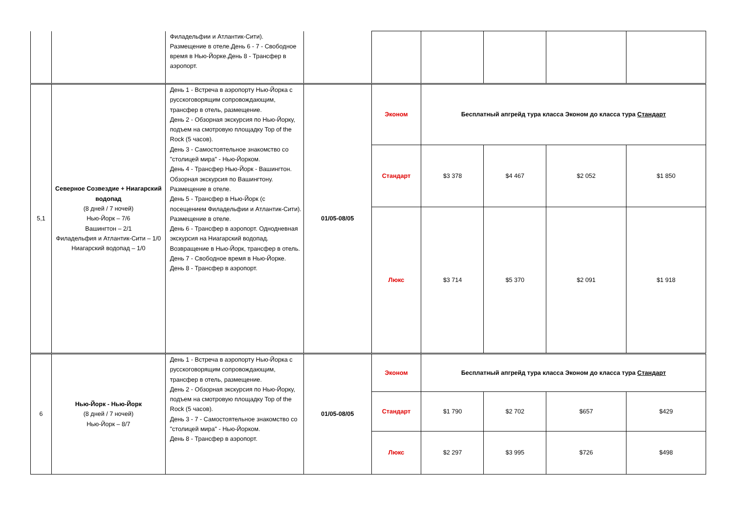| | | Филадельфии и Атлантик-Сити). Размещение в отеле.День 6 - 7 - Свободное время в Нью-Йорке.День 8 - Трансфер в аэропорт. | | | | | | |
| 5,1 | Северное Созвездие + Ниагарский водопад (8 дней / 7 ночей) Нью-Йорк – 7/6 Вашингтон – 2/1 Филадельфия и Атлантик-Сити – 1/0 Ниагарский водопад – 1/0 | День 1 - Встреча в аэропорту Нью-Йорка с русскоговорящим сопровождающим, трансфер в отель, размещение. День 2 - Обзорная экскурсия по Нью-Йорку, подъем на смотровую площадку Top of the Rock (5 часов). День 3 - Самостоятельное знакомство со "столицей мира" - Нью-Йорком. День 4 - Трансфер Нью-Йорк - Вашингтон. Обзорная экскурсия по Вашингтону. Размещение в отеле. День 5 - Трансфер в Нью-Йорк (с посещением Филадельфии и Атлантик-Сити). Размещение в отеле. День 6 - Трансфер в аэропорт. Однодневная экскурсия на Ниагарский водопад. Возвращение в Нью-Йорк, трансфер в отель. День 7 - Свободное время в Нью-Йорке. День 8 - Трансфер в аэропорт. | 01/05-08/05 | Эконом | Бесплатный апгрейд тура класса Эконом до класса тура Стандарт | | | |
| | | | | Стандарт | $3 378 | $4 467 | $2 052 | $1 850 |
| | | | | Люкс | $3 714 | $5 370 | $2 091 | $1 918 |
| 6 | Нью-Йорк - Нью-Йорк (8 дней / 7 ночей) Нью-Йорк – 8/7 | День 1 - Встреча в аэропорту Нью-Йорка с русскоговорящим сопровождающим, трансфер в отель, размещение. День 2 - Обзорная экскурсия по Нью-Йорку, подъем на смотровую площадку Top of the Rock (5 часов). День 3 - 7 - Самостоятельное знакомство со "столицей мира" - Нью-Йорком. День 8 - Трансфер в аэропорт. | 01/05-08/05 | Эконом | Бесплатный апгрейд тура класса Эконом до класса тура Стандарт | | | |
| | | | | Стандарт | $1 790 | $2 702 | $657 | $429 |
| | | | | Люкс | $2 297 | $3 995 | $726 | $498 |